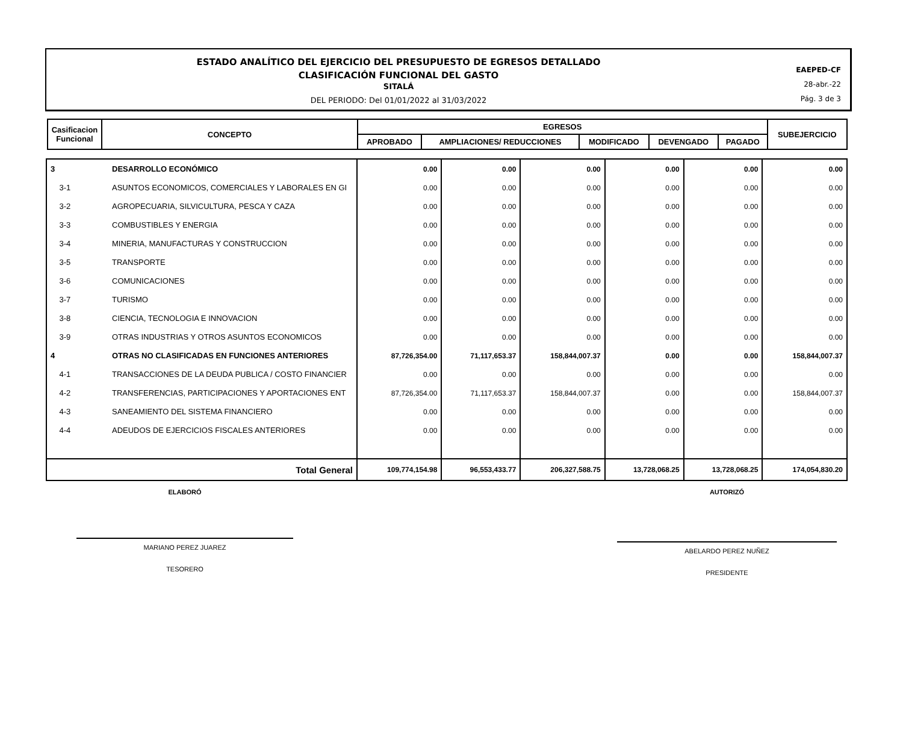ESTADO ANALÍTICO DEL EJERCICIO DEL PRESUPUESTO DE EGRESOS DETALLADO
CLASIFICACIÓN FUNCIONAL DEL GASTO
SITALÁ
DEL PERIODO: Del 01/01/2022 al 31/03/2022
EAEPED-CF
28-abr.-22
Pág. 3 de 3
| Casificacion Funcional | CONCEPTO | EGRESOS | | | | | SUBEJERCICIO |
| --- | --- | --- | --- | --- | --- | --- | --- |
| | | APROBADO | AMPLIACIONES/ REDUCCIONES | MODIFICADO | DEVENGADO | PAGADO | |
| 3 | DESARROLLO ECONÓMICO | 0.00 | 0.00 | 0.00 | 0.00 | 0.00 | 0.00 |
| 3-1 | ASUNTOS ECONOMICOS, COMERCIALES Y LABORALES EN GI | 0.00 | 0.00 | 0.00 | 0.00 | 0.00 | 0.00 |
| 3-2 | AGROPECUARIA, SILVICULTURA, PESCA Y CAZA | 0.00 | 0.00 | 0.00 | 0.00 | 0.00 | 0.00 |
| 3-3 | COMBUSTIBLES Y ENERGIA | 0.00 | 0.00 | 0.00 | 0.00 | 0.00 | 0.00 |
| 3-4 | MINERIA, MANUFACTURAS Y CONSTRUCCION | 0.00 | 0.00 | 0.00 | 0.00 | 0.00 | 0.00 |
| 3-5 | TRANSPORTE | 0.00 | 0.00 | 0.00 | 0.00 | 0.00 | 0.00 |
| 3-6 | COMUNICACIONES | 0.00 | 0.00 | 0.00 | 0.00 | 0.00 | 0.00 |
| 3-7 | TURISMO | 0.00 | 0.00 | 0.00 | 0.00 | 0.00 | 0.00 |
| 3-8 | CIENCIA, TECNOLOGIA E INNOVACION | 0.00 | 0.00 | 0.00 | 0.00 | 0.00 | 0.00 |
| 3-9 | OTRAS INDUSTRIAS Y OTROS ASUNTOS ECONOMICOS | 0.00 | 0.00 | 0.00 | 0.00 | 0.00 | 0.00 |
| 4 | OTRAS NO CLASIFICADAS EN FUNCIONES ANTERIORES | 87,726,354.00 | 71,117,653.37 | 158,844,007.37 | 0.00 | 0.00 | 158,844,007.37 |
| 4-1 | TRANSACCIONES DE LA DEUDA PUBLICA / COSTO FINANCIER | 0.00 | 0.00 | 0.00 | 0.00 | 0.00 | 0.00 |
| 4-2 | TRANSFERENCIAS, PARTICIPACIONES Y APORTACIONES ENT | 87,726,354.00 | 71,117,653.37 | 158,844,007.37 | 0.00 | 0.00 | 158,844,007.37 |
| 4-3 | SANEAMIENTO DEL SISTEMA FINANCIERO | 0.00 | 0.00 | 0.00 | 0.00 | 0.00 | 0.00 |
| 4-4 | ADEUDOS DE EJERCICIOS FISCALES ANTERIORES | 0.00 | 0.00 | 0.00 | 0.00 | 0.00 | 0.00 |
| | Total General | 109,774,154.98 | 96,553,433.77 | 206,327,588.75 | 13,728,068.25 | 13,728,068.25 | 174,054,830.20 |
ELABORÓ
MARIANO PEREZ JUAREZ
TESORERO
AUTORIZÓ
ABELARDO PEREZ NUÑEZ
PRESIDENTE